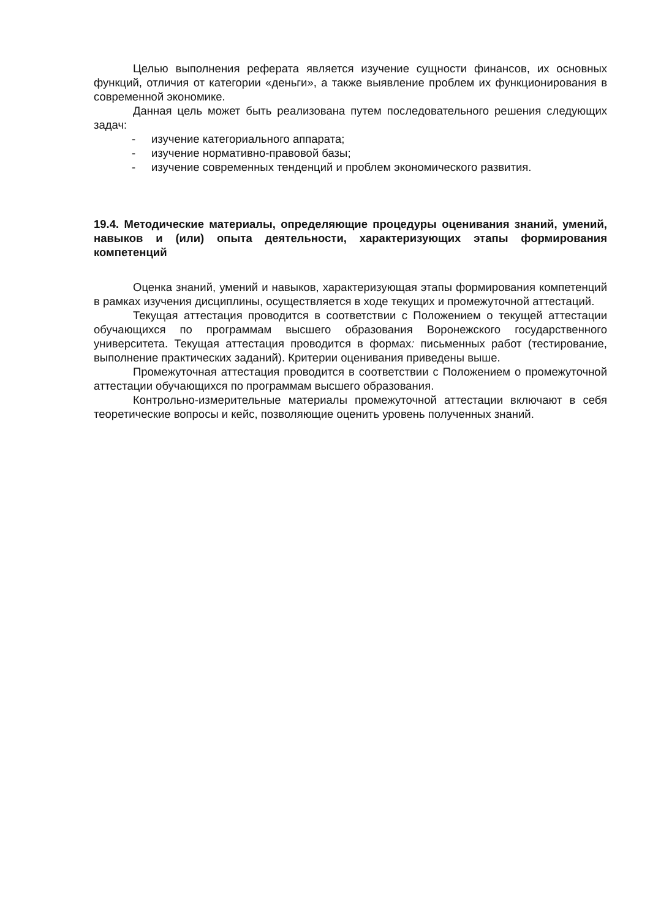Целью выполнения реферата является изучение сущности финансов, их основных функций, отличия от категории «деньги», а также выявление проблем их функционирования в современной экономике.
Данная цель может быть реализована путем последовательного решения следующих задач:
- изучение категориального аппарата;
- изучение нормативно-правовой базы;
- изучение современных тенденций и проблем экономического развития.
19.4. Методические материалы, определяющие процедуры оценивания знаний, умений, навыков и (или) опыта деятельности, характеризующих этапы формирования компетенций
Оценка знаний, умений и навыков, характеризующая этапы формирования компетенций в рамках изучения дисциплины, осуществляется в ходе текущих и промежуточной аттестаций.
Текущая аттестация проводится в соответствии с Положением о текущей аттестации обучающихся по программам высшего образования Воронежского государственного университета. Текущая аттестация проводится в формах: письменных работ (тестирование, выполнение практических заданий). Критерии оценивания приведены выше.
Промежуточная аттестация проводится в соответствии с Положением о промежуточной аттестации обучающихся по программам высшего образования.
Контрольно-измерительные материалы промежуточной аттестации включают в себя теоретические вопросы и кейс, позволяющие оценить уровень полученных знаний.